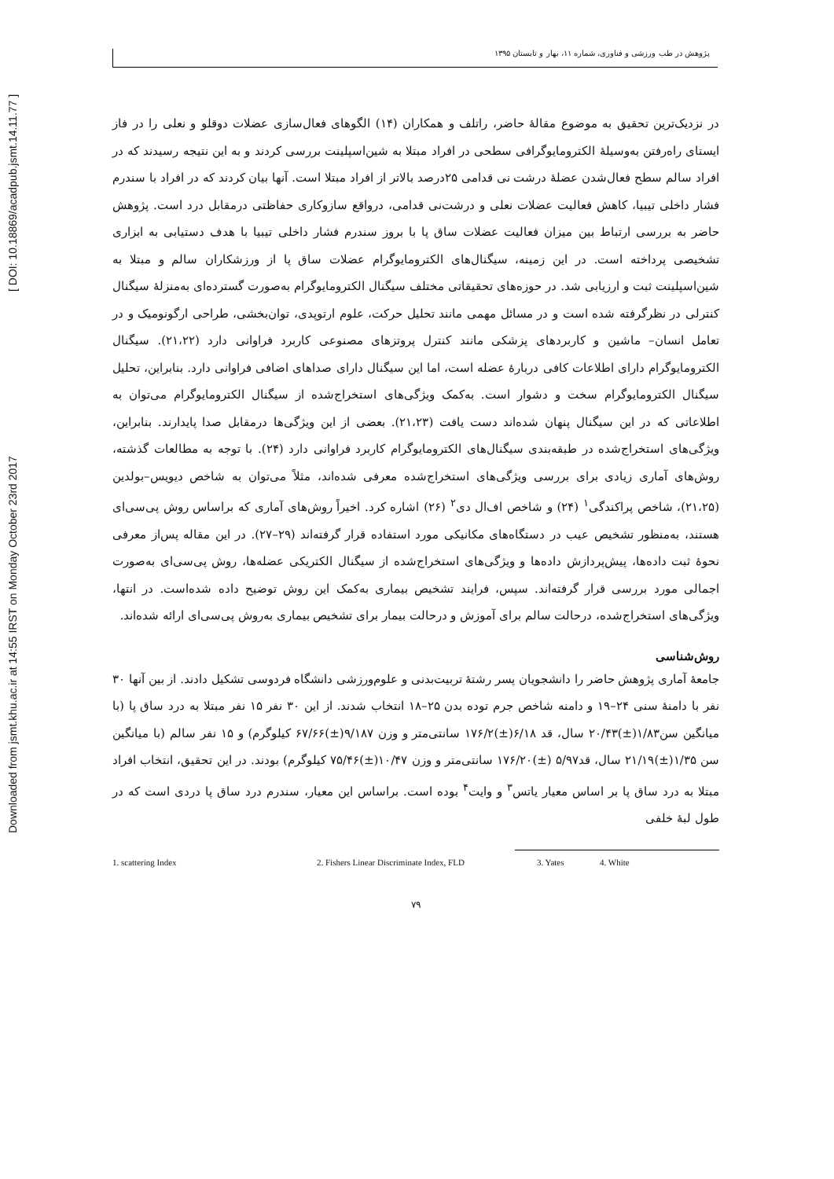Downloaded from jsmt.khu.ac.ir at 14:55 IRST on Monday October 23rd 2017 [ DOI: 10.18869/acadpub.jsmt.14.11.77 ]
پژوهش در طب ورزشی و فناوری، شماره ۱۱، بهار و تابستان ۱۳۹۵
در نزدیک‌ترین تحقیق به موضوع مقالهٔ حاضر، راتلف و همکاران (۱۴) الگوهای فعال‌سازی عضلات دوقلو و نعلی را در فاز ایستای راه‌رفتن به‌وسیلهٔ الکترومایوگرافی سطحی در افراد مبتلا به شین‌اسپلینت بررسی کردند و به این نتیجه رسیدند که در افراد سالم سطح فعال‌شدن عضلهٔ درشت نی قدامی ۲۵درصد بالاتر از افراد مبتلا است. آنها بیان کردند که در افراد با سندرم فشار داخلی تیبیا، کاهش فعالیت عضلات نعلی و درشت‌نی قدامی، درواقع سازوکاری حفاظتی درمقابل درد است. پژوهش حاضر به بررسی ارتباط بین میزان فعالیت عضلات ساق پا با بروز سندرم فشار داخلی تیبیا با هدف دستیابی به ابزاری تشخیصی پرداخته است. در این زمینه، سیگنال‌های الکترومایوگرام عضلات ساق پا از ورزشکاران سالم و مبتلا به شین‌اسپلینت ثبت و ارزیابی شد. در حوزه‌های تحقیقاتی مختلف سیگنال الکترومایوگرام به‌صورت گسترده‌ای به‌منزلهٔ سیگنال کنترلی در نظرگرفته شده است و در مسائل مهمی مانند تحلیل حرکت، علوم ارتوپدی، توان‌بخشی، طراحی ارگونومیک و در تعامل انسان– ماشین و کاربردهای پزشکی مانند کنترل پروتزهای مصنوعی کاربرد فراوانی دارد (۲۱،۲۲). سیگنال الکترومایوگرام دارای اطلاعات کافی دربارهٔ عضله است، اما این سیگنال دارای صداهای اضافی فراوانی دارد. بنابراین، تحلیل سیگنال الکترومایوگرام سخت و دشوار است. به‌کمک ویژگی‌های استخراج‌شده از سیگنال الکترومایوگرام می‌توان به اطلاعاتی که در این سیگنال پنهان شده‌اند دست یافت (۲۱،۲۳). بعضی از این ویژگی‌ها درمقابل صدا پایدارند. بنابراین، ویژگی‌های استخراج‌شده در طبقه‌بندی سیگنال‌های الکترومایوگرام کاربرد فراوانی دارد (۲۴). با توجه به مطالعات گذشته، روش‌های آماری زیادی برای بررسی ویژگی‌های استخراج‌شده معرفی شده‌اند، مثلاً می‌توان به شاخص دیویس–بولدین (۲۱،۲۵)، شاخص پراکندگی<sup>۱</sup> (۲۴) و شاخص اف‌ال دی<sup>۲</sup> (۲۶) اشاره کرد. اخیراً روش‌های آماری که براساس روش پی‌سی‌ای هستند، به‌منظور تشخیص عیب در دستگاه‌های مکانیکی مورد استفاده قرار گرفته‌اند (۲۹–۲۷). در این مقاله پس‌از معرفی نحوهٔ ثبت داده‌ها، پیش‌پردازش داده‌ها و ویژگی‌های استخراج‌شده از سیگنال الکتریکی عضله‌ها، روش پی‌سی‌ای به‌صورت اجمالی مورد بررسی قرار گرفته‌اند. سپس، فرایند تشخیص بیماری به‌کمک این روش توضیح داده شده‌است. در انتها، ویژگی‌های استخراج‌شده، درحالت سالم برای آموزش و درحالت بیمار برای تشخیص بیماری به‌روش پی‌سی‌ای ارائه شده‌اند.
روش‌شناسی
جامعهٔ آماری پژوهش حاضر را دانشجویان پسر رشتهٔ تربیت‌بدنی و علوم‌ورزشی دانشگاه فردوسی تشکیل دادند. از بین آنها ۳۰ نفر با دامنهٔ سنی ۲۴–۱۹ و دامنه شاخص جرم توده بدن ۲۵–۱۸ انتخاب شدند. از این ۳۰ نفر ۱۵ نفر مبتلا به درد ساق پا (با میانگین سن۱/۸۳(±)۲۰/۴۳ سال، قد ۶/۱۸(±)۱۷۶/۲ سانتی‌متر و وزن ۹/۱۸۷(±)۶۷/۶۶ کیلوگرم) و ۱۵ نفر سالم (با میانگین سن ۱/۳۵(±)۲۱/۱۹ سال، قد۵/۹۷ (±)۱۷۶/۲۰ سانتی‌متر و وزن ۱۰/۴۷(±)۷۵/۴۶ کیلوگرم) بودند. در این تحقیق، انتخاب افراد مبتلا به درد ساق پا بر اساس معیار یاتس<sup>۳</sup> و وایت<sup>۴</sup> بوده است. براساس این معیار، سندرم درد ساق پا دردی است که در طول لبهٔ خلفی
1. scattering Index 2. Fishers Linear Discriminate Index, FLD 3. Yates 4. White
۷۹